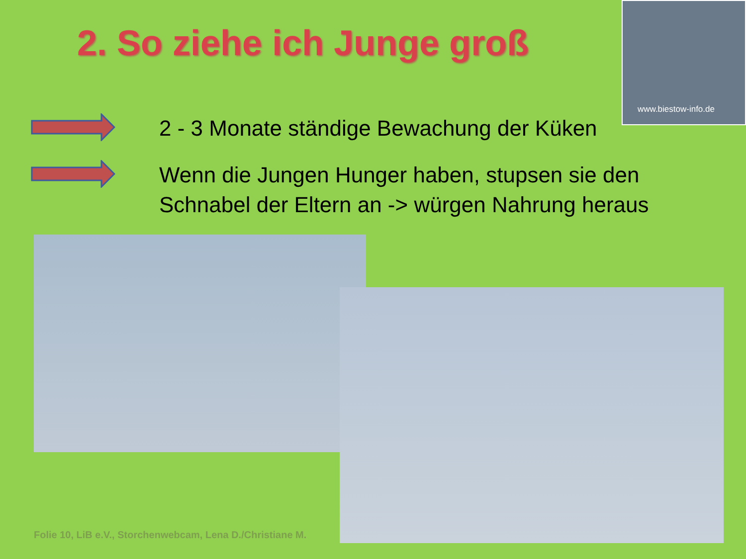2. So ziehe ich Junge groß
www.biestow-info.de
2 - 3 Monate ständige Bewachung der Küken
Wenn die Jungen Hunger haben, stupsen sie den
Schnabel der Eltern an -> würgen Nahrung heraus
Folie 10, LiB e.V., Storchenwebcam, Lena D./Christiane M.